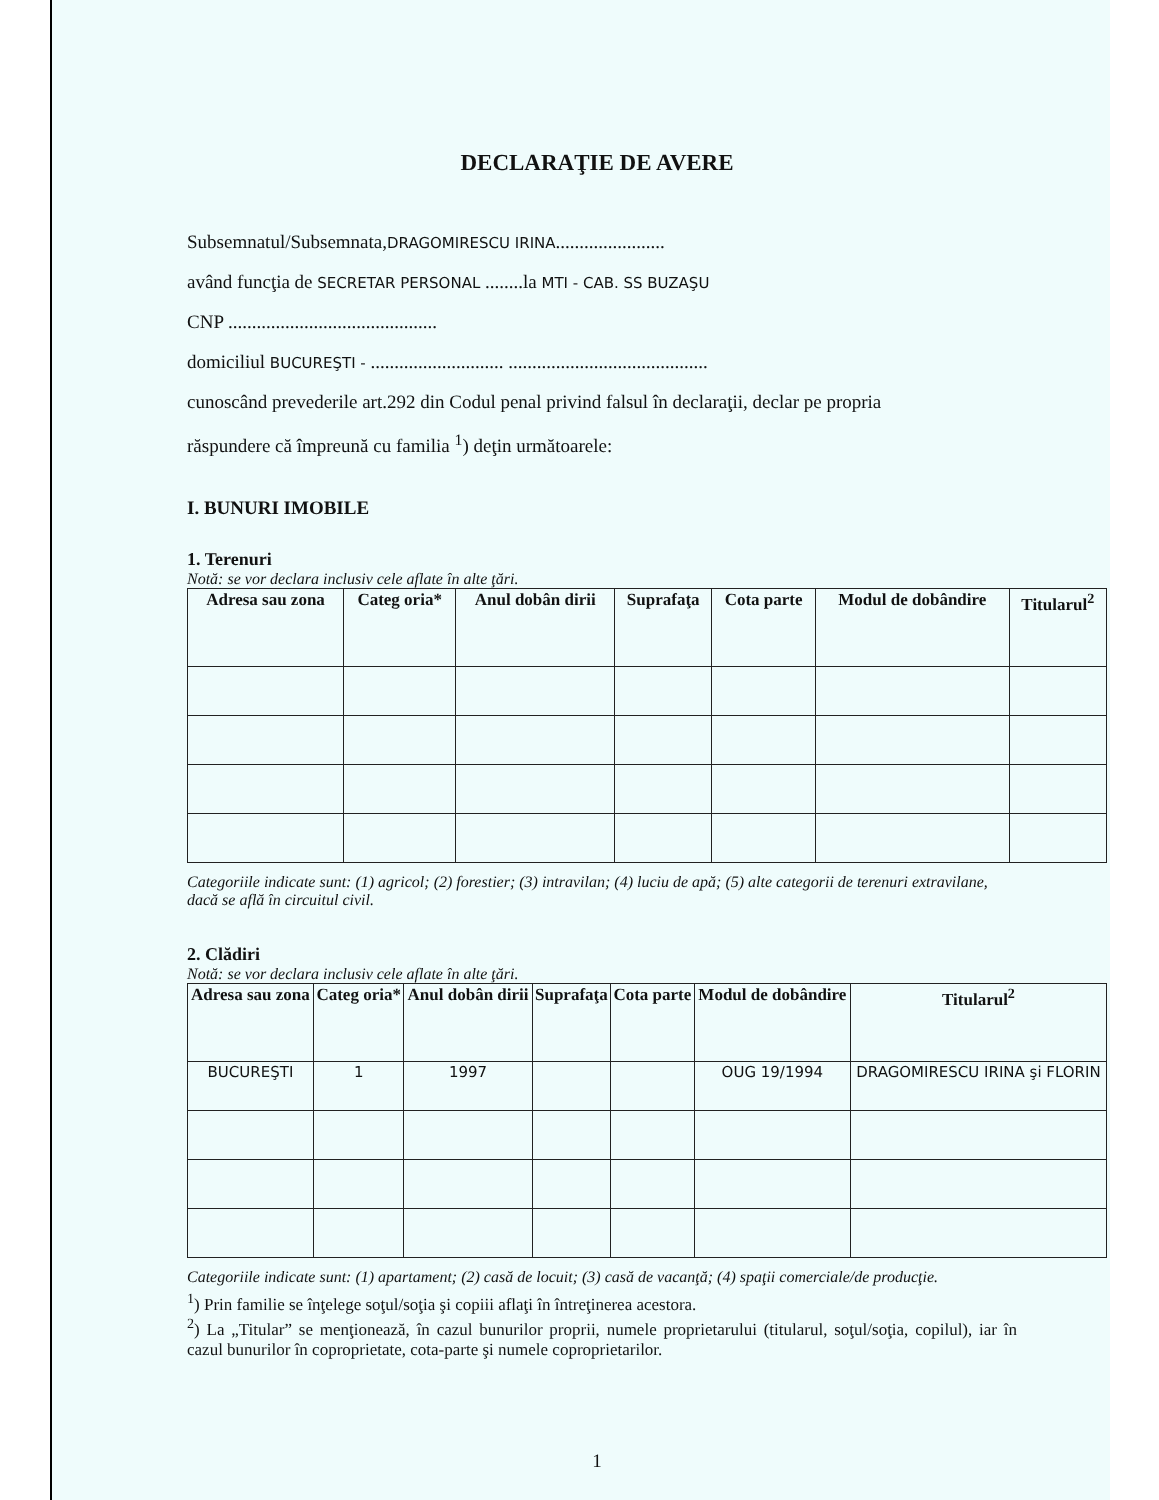DECLARAŢIE DE AVERE
Subsemnatul/Subsemnata,DRAGOMIRESCU IRINA.......................
având funcţia de SECRETAR PERSONAL ........la MTI - CAB. SS BUZAŞU
CNP ............................................
domiciliul BUCUREŞTI - ............................ ..........................................
cunoscând prevederile art.292 din Codul penal privind falsul în declaraţii, declar pe propria
răspundere că împreună cu familia <sup>1</sup>) deţin următoarele:
I. BUNURI IMOBILE
1. Terenuri
Notă: se vor declara inclusiv cele aflate în alte ţări.
| Adresa sau zona | Categ oria* | Anul dobân dirii | Suprafaţa | Cota parte | Modul de dobândire | Titularul<sup>2</sup> |
| --- | --- | --- | --- | --- | --- | --- |
Categoriile indicate sunt: (1) agricol; (2) forestier; (3) intravilan; (4) luciu de apă; (5) alte categorii de terenuri extravilane, dacă se află în circuitul civil.
2. Clădiri
Notă: se vor declara inclusiv cele aflate în alte ţări.
| Adresa sau zona | Categ oria* | Anul dobân dirii | Suprafaţa | Cota parte | Modul de dobândire | Titularul<sup>2</sup> |
| --- | --- | --- | --- | --- | --- | --- |
| BUCUREŞTI | 1 | 1997 | | | OUG 19/1994 | DRAGOMIRESCU IRINA şi FLORIN |
Categoriile indicate sunt: (1) apartament; (2) casă de locuit; (3) casă de vacanţă; (4) spaţii comerciale/de producţie.
<sup>1</sup>) Prin familie se înţelege soţul/soţia şi copiii aflaţi în întreţinerea acestora.
<sup>2</sup>) La „Titular” se menţionează, în cazul bunurilor proprii, numele proprietarului (titularul, soţul/soţia, copilul), iar în cazul bunurilor în coproprietate, cota-parte şi numele coproprietarilor.
1